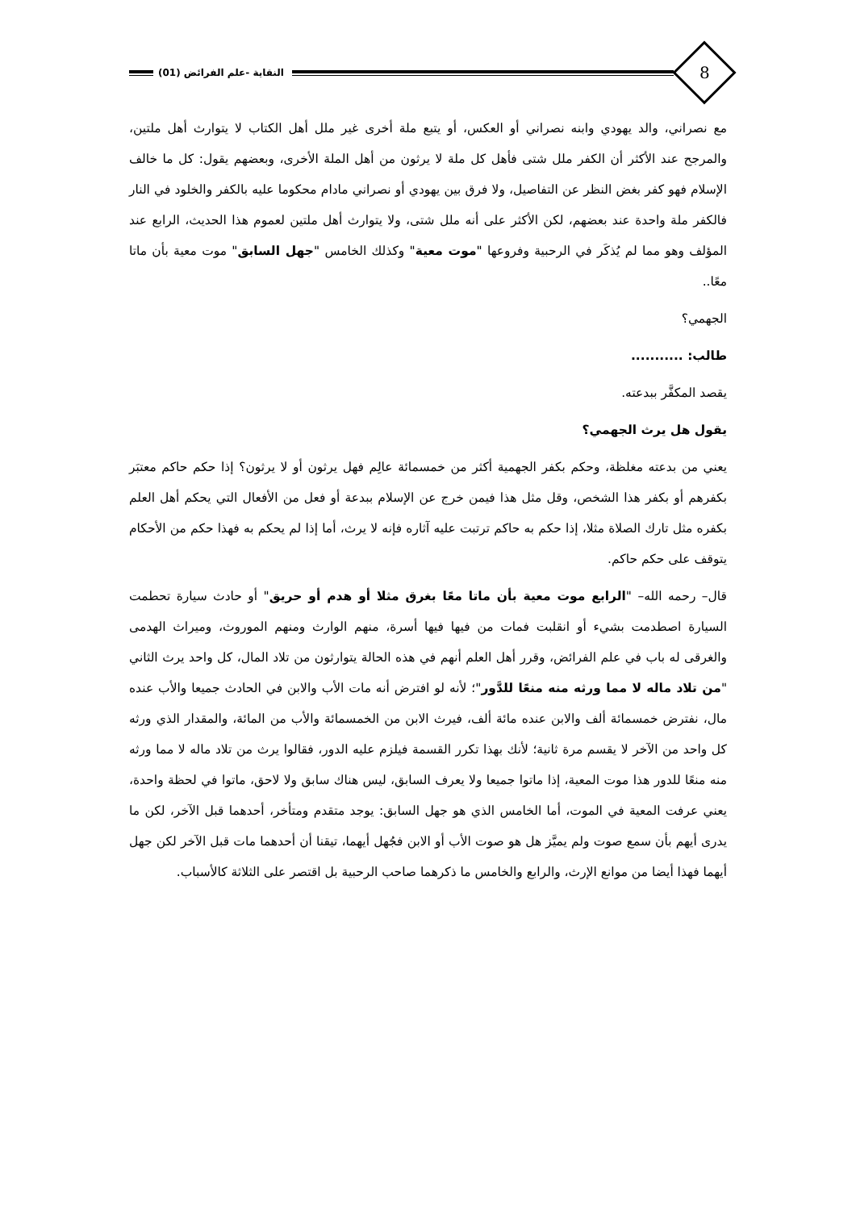8
النقاية -علم الفرائض (01)
مع نصراني، والد يهودي وابنه نصراني أو العكس، أو يتبع ملة أخرى غير ملل أهل الكتاب لا يتوارث أهل ملتين، والمرجح عند الأكثر أن الكفر ملل شتى فأهل كل ملة لا يرثون من أهل الملة الأخرى، وبعضهم يقول: كل ما خالف الإسلام فهو كفر بغض النظر عن التفاصيل، ولا فرق بين يهودي أو نصراني مادام محكوما عليه بالكفر والخلود في النار فالكفر ملة واحدة عند بعضهم، لكن الأكثر على أنه ملل شتى، ولا يتوارث أهل ملتين لعموم هذا الحديث، الرابع عند المؤلف وهو مما لم يُذكَر في الرحبية وفروعها "موت معية" وكذلك الخامس "جهل السابق" موت معية بأن ماتا معًا..
الجهمي؟
طالب: ...........
يقصد المكفَّر ببدعته.
يقول هل يرث الجهمي؟
يعني من بدعته مغلظة، وحكم بكفر الجهمية أكثر من خمسمائة عالِم فهل يرثون أو لا يرثون؟ إذا حكم حاكم معتبَر بكفرهم أو بكفر هذا الشخص، وقل مثل هذا فيمن خرج عن الإسلام ببدعة أو فعل من الأفعال التي يحكم أهل العلم بكفره مثل تارك الصلاة مثلا، إذا حكم به حاكم ترتبت عليه آثاره فإنه لا يرث، أما إذا لم يحكم به فهذا حكم من الأحكام يتوقف على حكم حاكم.
قال– رحمه الله– "الرابع موت معية بأن ماتا معًا بغرق مثلا أو هدم أو حريق" أو حادث سيارة تحطمت السيارة اصطدمت بشيء أو انقلبت فمات من فيها فيها أسرة، منهم الوارث ومنهم الموروث، وميراث الهدمى والغرقى له باب في علم الفرائض، وقرر أهل العلم أنهم في هذه الحالة يتوارثون من تلاد المال، كل واحد يرث الثاني "من تلاد ماله لا مما ورثه منه منعًا للدَّور"؛ لأنه لو افترض أنه مات الأب والابن في الحادث جميعا والأب عنده مال، نفترض خمسمائة ألف والابن عنده مائة ألف، فيرث الابن من الخمسمائة والأب من المائة، والمقدار الذي ورثه كل واحد من الآخر لا يقسم مرة ثانية؛ لأنك بهذا تكرر القسمة فيلزم عليه الدور، فقالوا يرث من تلاد ماله لا مما ورثه منه منعًا للدور هذا موت المعية، إذا ماتوا جميعا ولا يعرف السابق، ليس هناك سابق ولا لاحق، ماتوا في لحظة واحدة، يعني عرفت المعية في الموت، أما الخامس الذي هو جهل السابق: يوجد متقدم ومتأخر، أحدهما قبل الآخر، لكن ما يدرى أيهم بأن سمع صوت ولم يميَّز هل هو صوت الأب أو الابن فجُهل أيهما، تيقنا أن أحدهما مات قبل الآخر لكن جهل أيهما فهذا أيضا من موانع الإرث، والرابع والخامس ما ذكرهما صاحب الرحبية بل اقتصر على الثلاثة كالأسباب.